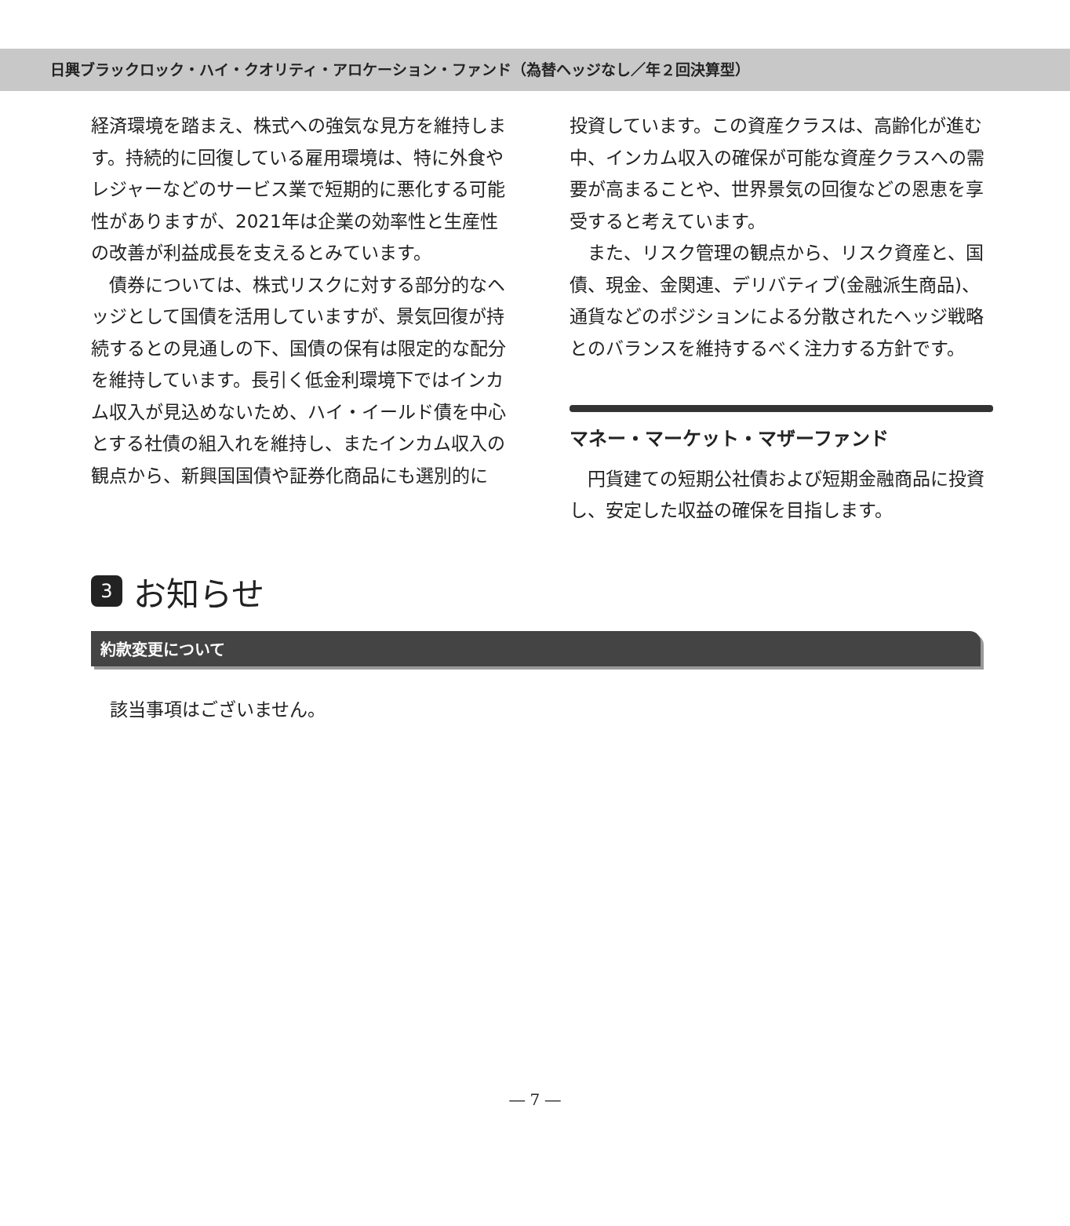日興ブラックロック・ハイ・クオリティ・アロケーション・ファンド（為替ヘッジなし／年２回決算型）
経済環境を踏まえ、株式への強気な見方を維持します。持続的に回復している雇用環境は、特に外食やレジャーなどのサービス業で短期的に悪化する可能性がありますが、2021年は企業の効率性と生産性の改善が利益成長を支えるとみています。
　債券については、株式リスクに対する部分的なヘッジとして国債を活用していますが、景気回復が持続するとの見通しの下、国債の保有は限定的な配分を維持しています。長引く低金利環境下ではインカム収入が見込めないため、ハイ・イールド債を中心とする社債の組入れを維持し、またインカム収入の観点から、新興国国債や証券化商品にも選別的に
投資しています。この資産クラスは、高齢化が進む中、インカム収入の確保が可能な資産クラスへの需要が高まることや、世界景気の回復などの恩恵を享受すると考えています。
　また、リスク管理の観点から、リスク資産と、国債、現金、金関連、デリバティブ(金融派生商品)、通貨などのポジションによる分散されたヘッジ戦略とのバランスを維持するべく注力する方針です。
マネー・マーケット・マザーファンド
　円貨建ての短期公社債および短期金融商品に投資し、安定した収益の確保を目指します。
3 お知らせ
約款変更について
該当事項はございません。
― 7 ―